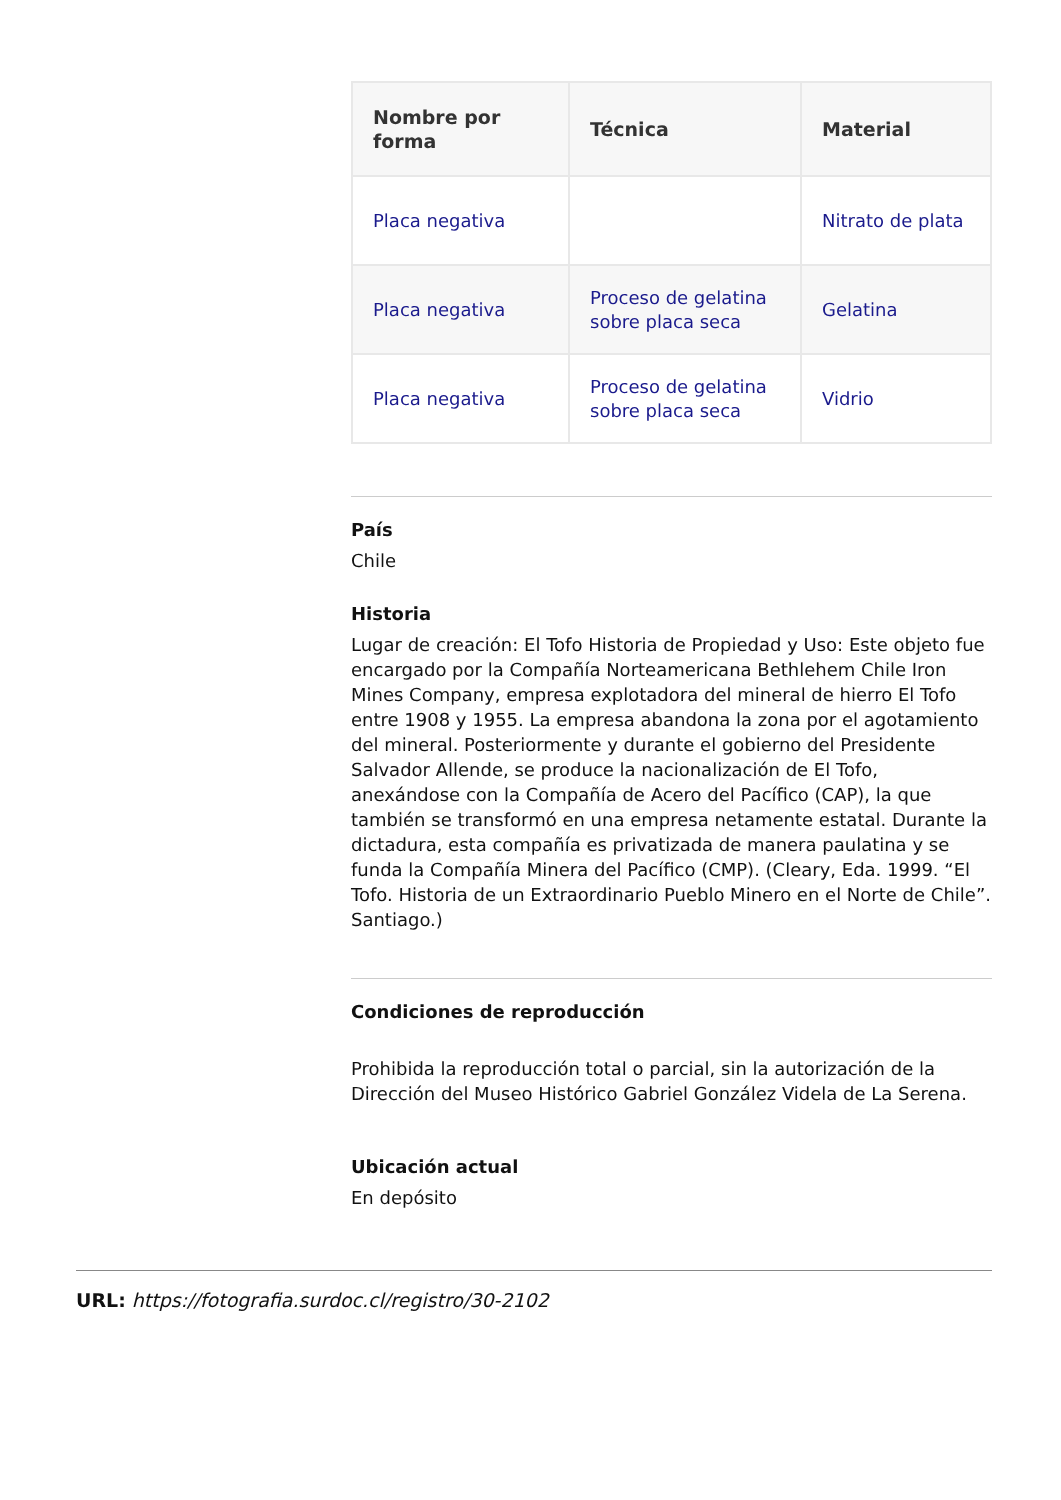| Nombre por forma | Técnica | Material |
| --- | --- | --- |
| Placa negativa | | Nitrato de plata |
| Placa negativa | Proceso de gelatina sobre placa seca | Gelatina |
| Placa negativa | Proceso de gelatina sobre placa seca | Vidrio |
País
Chile
Historia
Lugar de creación: El Tofo Historia de Propiedad y Uso: Este objeto fue encargado por la Compañía Norteamericana Bethlehem Chile Iron Mines Company, empresa explotadora del mineral de hierro El Tofo entre 1908 y 1955. La empresa abandona la zona por el agotamiento del mineral. Posteriormente y durante el gobierno del Presidente Salvador Allende, se produce la nacionalización de El Tofo, anexándose con la Compañía de Acero del Pacífico (CAP), la que también se transformó en una empresa netamente estatal. Durante la dictadura, esta compañía es privatizada de manera paulatina y se funda la Compañía Minera del Pacífico (CMP). (Cleary, Eda. 1999. “El Tofo. Historia de un Extraordinario Pueblo Minero en el Norte de Chile”. Santiago.)
Condiciones de reproducción
Prohibida la reproducción total o parcial, sin la autorización de la Dirección del Museo Histórico Gabriel González Videla de La Serena.
Ubicación actual
En depósito
URL: https://fotografia.surdoc.cl/registro/30-2102